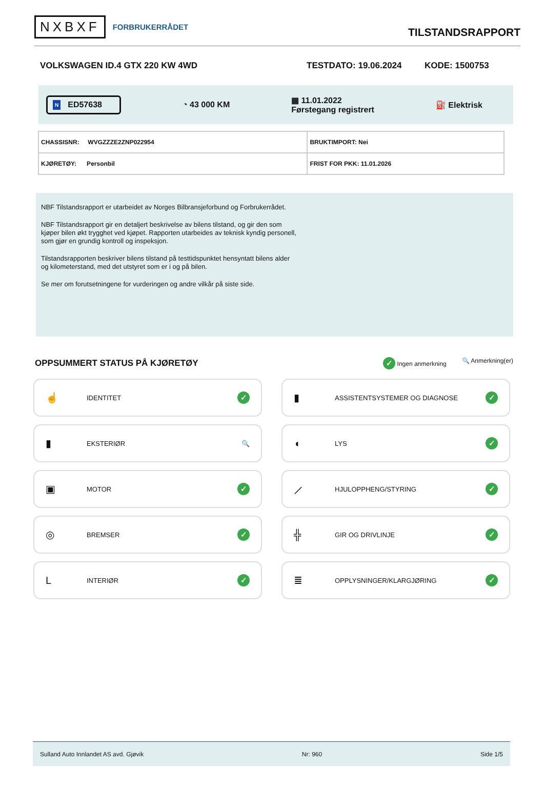NXBXF FORBRUKERRÅDET
TILSTANDSRAPPORT
VOLKSWAGEN ID.4 GTX 220 KW 4WD TESTDATO: 19.06.2024 KODE: 1500753
N ED57638
◔ 43 000 KM
▦ 11.01.2022
Førstegang registrert
⛽ Elektrisk
| CHASSISNR: WVGZZZE2ZNP022954 | BRUKTIMPORT: Nei |
| KJØRETØY: Personbil | FRIST FOR PKK: 11.01.2026 |
NBF Tilstandsrapport er utarbeidet av Norges Bilbransjeforbund og Forbrukerrådet.
NBF Tilstandsrapport gir en detaljert beskrivelse av bilens tilstand, og gir den som kjøper bilen økt trygghet ved kjøpet. Rapporten utarbeides av teknisk kyndig personell, som gjør en grundig kontroll og inspeksjon.
Tilstandsrapporten beskriver bilens tilstand på testtidspunktet hensyntatt bilens alder og kilometerstand, med det utstyret som er i og på bilen.
Se mer om forutsetningene for vurderingen og andre vilkår på siste side.
OPPSUMMERT STATUS PÅ KJØRETØY
✓ Ingen anmerkning 🔍 Anmerkning(er)
☝ IDENTITET ✓
▮ ASSISTENTSYSTEMER OG DIAGNOSE ✓
▮ EKSTERIØR 🔍
◖ LYS ✓
▣ MOTOR ✓
⟋ HJULOPPHENG/STYRING ✓
◎ BREMSER ✓
╬ GIR OG DRIVLINJE ✓
L INTERIØR ✓
≣ OPPLYSNINGER/KLARGJØRING ✓
Sulland Auto Innlandet AS avd. Gjøvik Nr: 960 Side 1/5